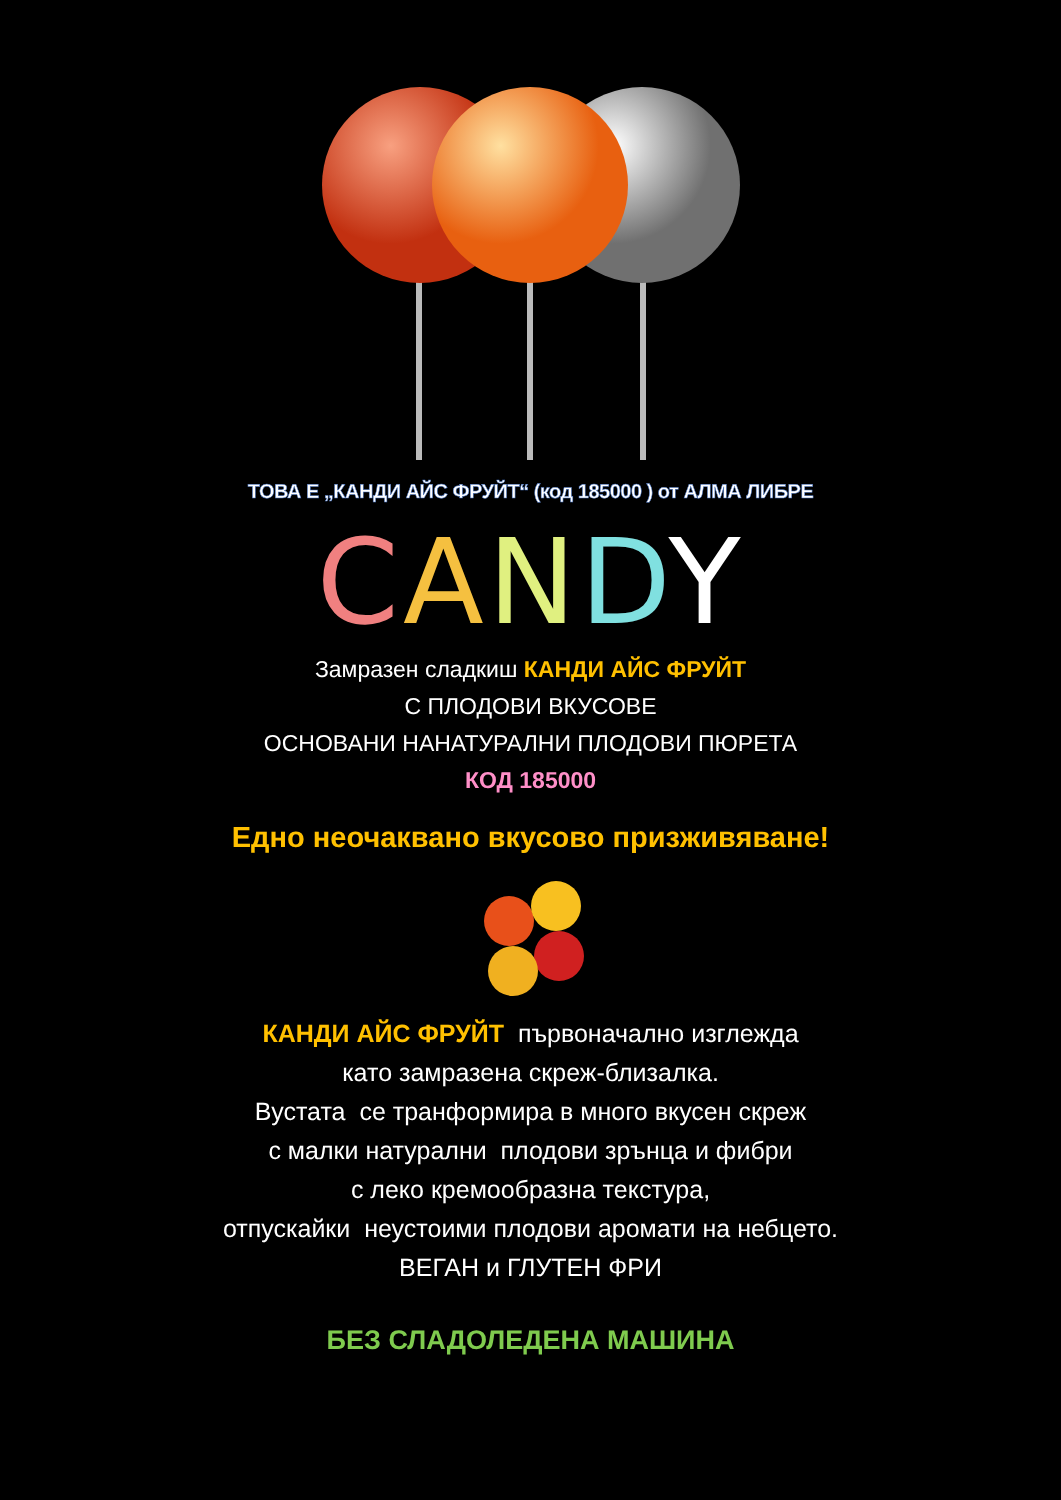ТОВА Е „КАНДИ АЙС ФРУЙТ“ (код 185000 ) от АЛМА ЛИБРЕ
CANDY
Замразен сладкиш КАНДИ АЙС ФРУЙТ
С ПЛОДОВИ ВКУСОВЕ
ОСНОВАНИ НАНАТУРАЛНИ ПЛОДОВИ ПЮРЕТА
КОД 185000
Едно неочаквано вкусово призживяване!
КАНДИ АЙС ФРУЙТ първоначално изглежда
като замразена скреж-близалка.
Вустата се транформира в много вкусен скреж
с малки натурални плодови зрънца и фибри
с леко кремообразна текстура,
отпускайки неустоими плодови аромати на небцето.
ВЕГАН и ГЛУТЕН ФРИ
БЕЗ СЛАДОЛЕДЕНА МАШИНА